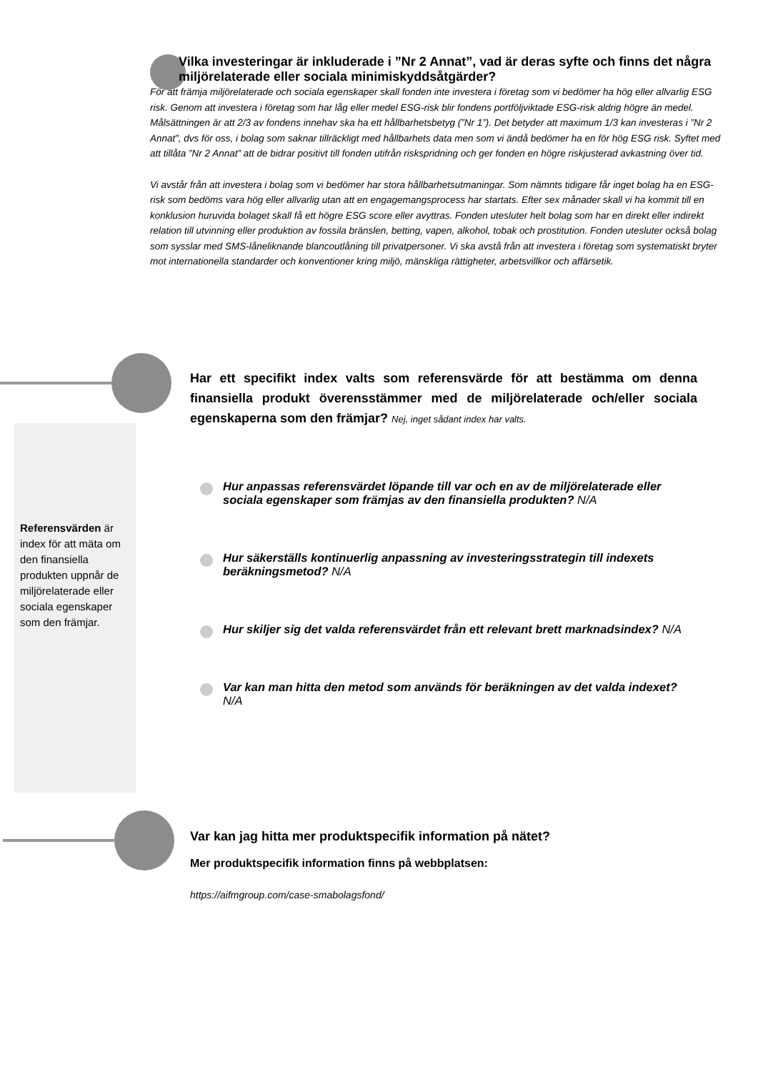Vilka investeringar är inkluderade i ”Nr 2 Annat”, vad är deras syfte och finns det några miljörelaterade eller sociala minimiskyddsåtgärder?
För att främja miljörelaterade och sociala egenskaper skall fonden inte investera i företag som vi bedömer ha hög eller allvarlig ESG risk. Genom att investera i företag som har låg eller medel ESG-risk blir fondens portföljviktade ESG-risk aldrig högre än medel. Målsättningen är att 2/3 av fondens innehav ska ha ett hållbarhetsbetyg (”Nr 1”). Det betyder att maximum 1/3 kan investeras i ”Nr 2 Annat”, dvs för oss, i bolag som saknar tillräckligt med hållbarhets data men som vi ändå bedömer ha en för hög ESG risk. Syftet med att tillåta ”Nr 2 Annat” att de bidrar positivt till fonden utifrån riskspridning och ger fonden en högre riskjusterad avkastning över tid.
Vi avstår från att investera i bolag som vi bedömer har stora hållbarhetsutmaningar. Som nämnts tidigare får inget bolag ha en ESG-risk som bedöms vara hög eller allvarlig utan att en engagemangsprocess har startats. Efter sex månader skall vi ha kommit till en konklusion huruvida bolaget skall få ett högre ESG score eller avyttras. Fonden utesluter helt bolag som har en direkt eller indirekt relation till utvinning eller produktion av fossila bränslen, betting, vapen, alkohol, tobak och prostitution. Fonden utesluter också bolag som sysslar med SMS-låneliknande blancoutlåning till privatpersoner. Vi ska avstå från att investera i företag som systematiskt bryter mot internationella standarder och konventioner kring miljö, mänskliga rättigheter, arbetsvillkor och affärsetik.
Referensvärden är index för att mäta om den finansiella produkten uppnår de miljörelaterade eller sociala egenskaper som den främjar.
Har ett specifikt index valts som referensvärde för att bestämma om denna finansiella produkt överensstämmer med de miljörelaterade och/eller sociala egenskaperna som den främjar? Nej, inget sådant index har valts.
Hur anpassas referensvärdet löpande till var och en av de miljörelaterade eller sociala egenskaper som främjas av den finansiella produkten? N/A
Hur säkerställs kontinuerlig anpassning av investeringsstrategin till indexets beräkningsmetod? N/A
Hur skiljer sig det valda referensvärdet från ett relevant brett marknadsindex? N/A
Var kan man hitta den metod som används för beräkningen av det valda indexet? N/A
Var kan jag hitta mer produktspecifik information på nätet?
Mer produktspecifik information finns på webbplatsen:
https://aifmgroup.com/case-smabolagsfond/